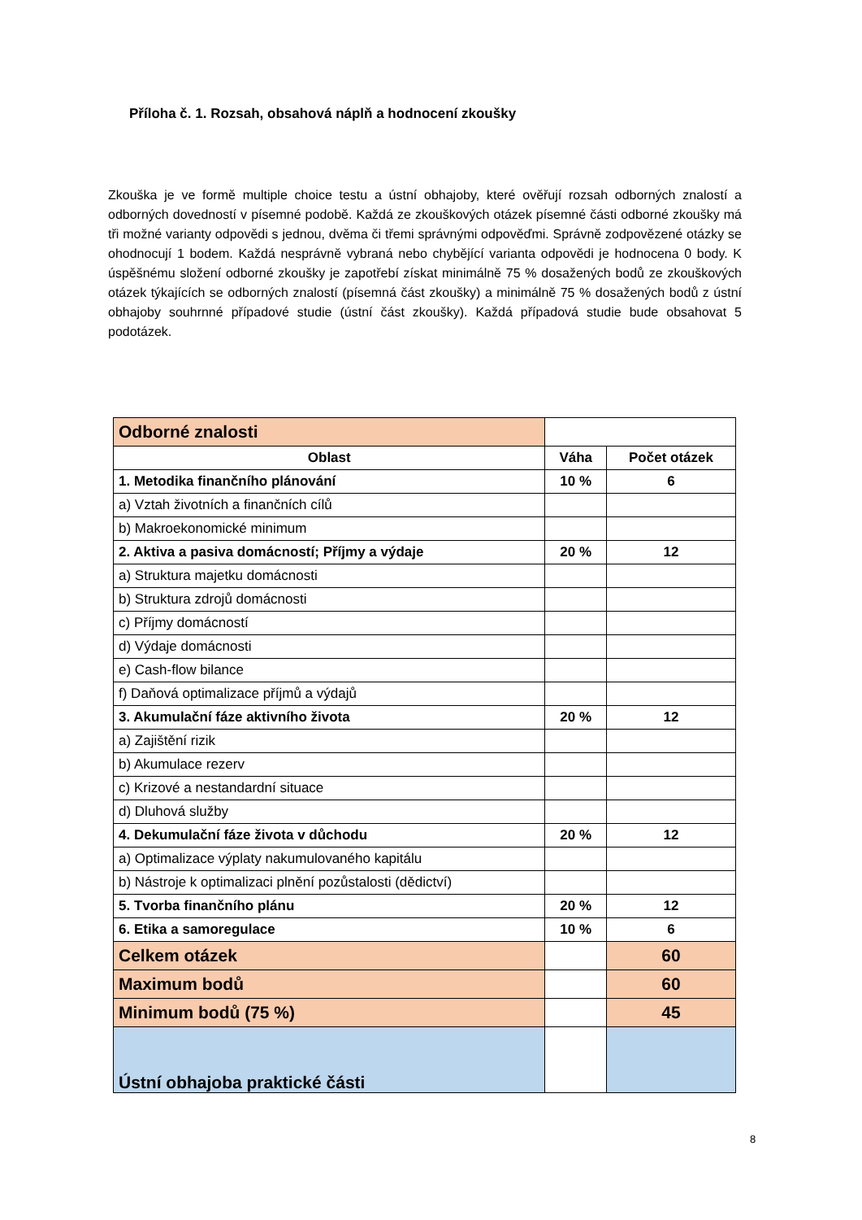Příloha č. 1. Rozsah, obsahová náplň a hodnocení zkoušky
Zkouška je ve formě multiple choice testu a ústní obhajoby, které ověřují rozsah odborných znalostí a odborných dovedností v písemné podobě. Každá ze zkouškových otázek písemné části odborné zkoušky má tři možné varianty odpovědi s jednou, dvěma či třemi správnými odpověďmi. Správně zodpovězené otázky se ohodnocují 1 bodem. Každá nesprávně vybraná nebo chybějící varianta odpovědi je hodnocena 0 body. K úspěšnému složení odborné zkoušky je zapotřebí získat minimálně 75 % dosažených bodů ze zkouškových otázek týkajících se odborných znalostí (písemná část zkoušky) a minimálně 75 % dosažených bodů z ústní obhajoby souhrnné případové studie (ústní část zkoušky). Každá případová studie bude obsahovat 5 podotázek.
| Odborné znalosti | | |
| Oblast | Váha | Počet otázek |
| 1. Metodika finančního plánování | 10 % | 6 |
| a) Vztah životních a finančních cílů | | |
| b) Makroekonomické minimum | | |
| 2. Aktiva a pasiva domácností; Příjmy a výdaje | 20 % | 12 |
| a) Struktura majetku domácnosti | | |
| b) Struktura zdrojů domácnosti | | |
| c) Příjmy domácností | | |
| d) Výdaje domácnosti | | |
| e) Cash-flow bilance | | |
| f) Daňová optimalizace příjmů a výdajů | | |
| 3. Akumulační fáze aktivního života | 20 % | 12 |
| a) Zajištění rizik | | |
| b) Akumulace rezerv | | |
| c) Krizové a nestandardní situace | | |
| d) Dluhová služby | | |
| 4. Dekumulační fáze života v důchodu | 20 % | 12 |
| a) Optimalizace výplaty nakumulovaného kapitálu | | |
| b) Nástroje k optimalizaci plnění pozůstalosti (dědictví) | | |
| 5. Tvorba finančního plánu | 20 % | 12 |
| 6. Etika a samoregulace | 10 % | 6 |
| Celkem otázek | | 60 |
| Maximum bodů | | 60 |
| Minimum bodů (75 %) | | 45 |
| Ústní obhajoba praktické části | | |
8